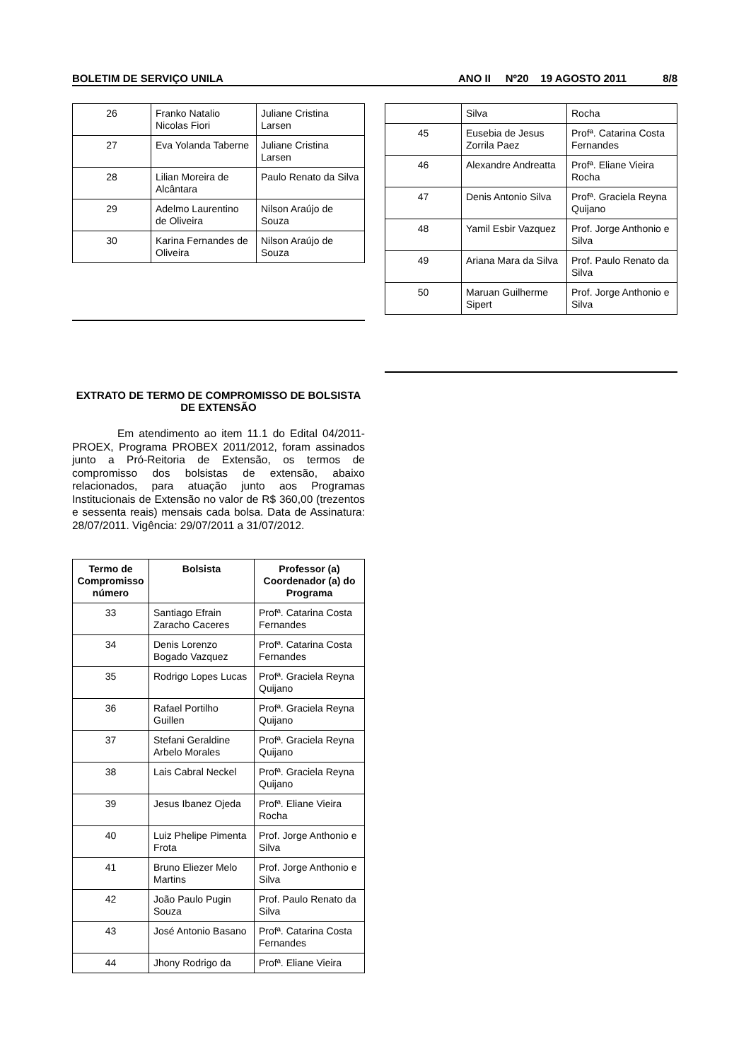BOLETIM DE SERVIÇO UNILA ANO II Nº20 19 AGOSTO 2011 8/8
| 26 | Franko Natalio Nicolas Fiori | Juliane Cristina Larsen |
| 27 | Eva Yolanda Taberne | Juliane Cristina Larsen |
| 28 | Lilian Moreira de Alcântara | Paulo Renato da Silva |
| 29 | Adelmo Laurentino de Oliveira | Nilson Araújo de Souza |
| 30 | Karina Fernandes de Oliveira | Nilson Araújo de Souza |
EXTRATO DE TERMO DE COMPROMISSO DE BOLSISTA DE EXTENSÃO
Em atendimento ao item 11.1 do Edital 04/2011-PROEX, Programa PROBEX 2011/2012, foram assinados junto a Pró-Reitoria de Extensão, os termos de compromisso dos bolsistas de extensão, abaixo relacionados, para atuação junto aos Programas Institucionais de Extensão no valor de R$ 360,00 (trezentos e sessenta reais) mensais cada bolsa. Data de Assinatura: 28/07/2011. Vigência: 29/07/2011 a 31/07/2012.
| Termo de Compromisso número | Bolsista | Professor (a) Coordenador (a) do Programa |
| --- | --- | --- |
| 33 | Santiago Efrain Zaracho Caceres | Profª. Catarina Costa Fernandes |
| 34 | Denis Lorenzo Bogado Vazquez | Profª. Catarina Costa Fernandes |
| 35 | Rodrigo Lopes Lucas | Profª. Graciela Reyna Quijano |
| 36 | Rafael Portilho Guillen | Profª. Graciela Reyna Quijano |
| 37 | Stefani Geraldine Arbelo Morales | Profª. Graciela Reyna Quijano |
| 38 | Lais Cabral Neckel | Profª. Graciela Reyna Quijano |
| 39 | Jesus Ibanez Ojeda | Profª. Eliane Vieira Rocha |
| 40 | Luiz Phelipe Pimenta Frota | Prof. Jorge Anthonio e Silva |
| 41 | Bruno Eliezer Melo Martins | Prof. Jorge Anthonio e Silva |
| 42 | João Paulo Pugin Souza | Prof. Paulo Renato da Silva |
| 43 | José Antonio Basano | Profª. Catarina Costa Fernandes |
| 44 | Jhony Rodrigo da | Profª. Eliane Vieira |
| | Silva | Rocha |
| 45 | Eusebia de Jesus Zorrila Paez | Profª. Catarina Costa Fernandes |
| 46 | Alexandre Andreatta | Profª. Eliane Vieira Rocha |
| 47 | Denis Antonio Silva | Profª. Graciela Reyna Quijano |
| 48 | Yamil Esbir Vazquez | Prof. Jorge Anthonio e Silva |
| 49 | Ariana Mara da Silva | Prof. Paulo Renato da Silva |
| 50 | Maruan Guilherme Sipert | Prof. Jorge Anthonio e Silva |